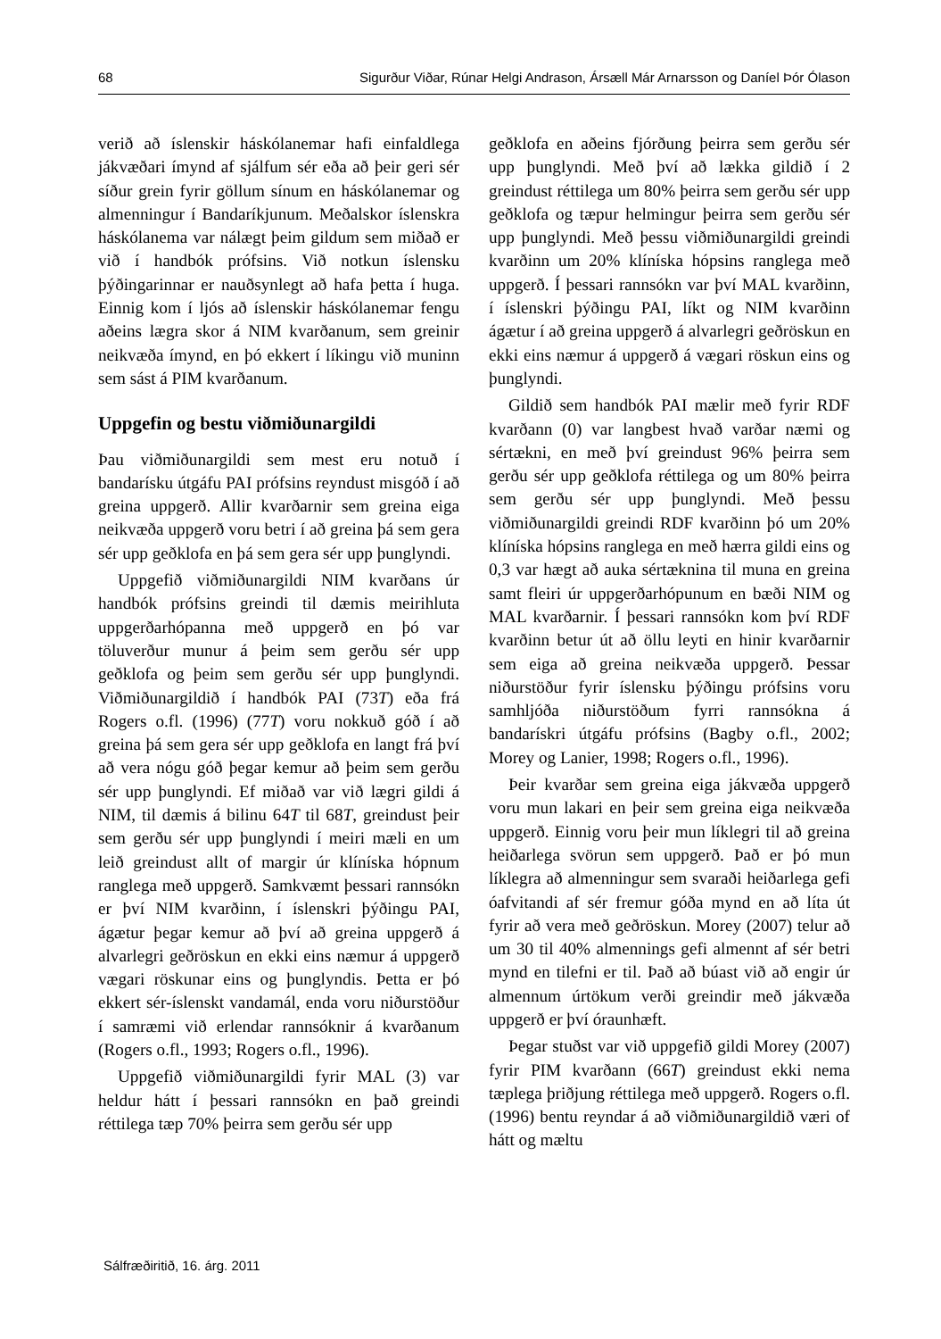68 Sigurður Viðar, Rúnar Helgi Andrason, Ársæll Már Arnarsson og Daníel Þór Ólason
verið að íslenskir háskólanemar hafi einfaldlega jákvæðari ímynd af sjálfum sér eða að þeir geri sér síður grein fyrir göllum sínum en háskólanemar og almenningur í Bandaríkjunum. Meðalskor íslenskra háskólanema var nálægt þeim gildum sem miðað er við í handbók prófsins. Við notkun íslensku þýðingarinnar er nauðsynlegt að hafa þetta í huga. Einnig kom í ljós að íslenskir háskólanemar fengu aðeins lægra skor á NIM kvarðanum, sem greinir neikvæða ímynd, en þó ekkert í líkingu við muninn sem sást á PIM kvarðanum.
Uppgefin og bestu viðmiðunargildi
Þau viðmiðunargildi sem mest eru notuð í bandarísku útgáfu PAI prófsins reyndust misgóð í að greina uppgerð. Allir kvarðarnir sem greina eiga neikvæða uppgerð voru betri í að greina þá sem gera sér upp geðklofa en þá sem gera sér upp þunglyndi.
Uppgefið viðmiðunargildi NIM kvarðans úr handbók prófsins greindi til dæmis meirihluta uppgerðarhópanna með uppgerð en þó var töluverður munur á þeim sem gerðu sér upp geðklofa og þeim sem gerðu sér upp þunglyndi. Viðmiðunargildið í handbók PAI (73T) eða frá Rogers o.fl. (1996) (77T) voru nokkuð góð í að greina þá sem gera sér upp geðklofa en langt frá því að vera nógu góð þegar kemur að þeim sem gerðu sér upp þunglyndi. Ef miðað var við lægri gildi á NIM, til dæmis á bilinu 64T til 68T, greindust þeir sem gerðu sér upp þunglyndi í meiri mæli en um leið greindust allt of margir úr klíníska hópnum ranglega með uppgerð. Samkvæmt þessari rannsókn er því NIM kvarðinn, í íslenskri þýðingu PAI, ágætur þegar kemur að því að greina uppgerð á alvarlegri geðröskun en ekki eins næmur á uppgerð vægari röskunar eins og þunglyndis. Þetta er þó ekkert sér-íslenskt vandamál, enda voru niðurstöður í samræmi við erlendar rannsóknir á kvarðanum (Rogers o.fl., 1993; Rogers o.fl., 1996).
Uppgefið viðmiðunargildi fyrir MAL (3) var heldur hátt í þessari rannsókn en það greindi réttilega tæp 70% þeirra sem gerðu sér upp
geðklofa en aðeins fjórðung þeirra sem gerðu sér upp þunglyndi. Með því að lækka gildið í 2 greindust réttilega um 80% þeirra sem gerðu sér upp geðklofa og tæpur helmingur þeirra sem gerðu sér upp þunglyndi. Með þessu viðmiðunargildi greindi kvarðinn um 20% klíníska hópsins ranglega með uppgerð. Í þessari rannsókn var því MAL kvarðinn, í íslenskri þýðingu PAI, líkt og NIM kvarðinn ágætur í að greina uppgerð á alvarlegri geðröskun en ekki eins næmur á uppgerð á vægari röskun eins og þunglyndi.
Gildið sem handbók PAI mælir með fyrir RDF kvarðann (0) var langbest hvað varðar næmi og sértækni, en með því greindust 96% þeirra sem gerðu sér upp geðklofa réttilega og um 80% þeirra sem gerðu sér upp þunglyndi. Með þessu viðmiðunargildi greindi RDF kvarðinn þó um 20% klíníska hópsins ranglega en með hærra gildi eins og 0,3 var hægt að auka sértæknina til muna en greina samt fleiri úr uppgerðarhópunum en bæði NIM og MAL kvarðarnir. Í þessari rannsókn kom því RDF kvarðinn betur út að öllu leyti en hinir kvarðarnir sem eiga að greina neikvæða uppgerð. Þessar niðurstöður fyrir íslensku þýðingu prófsins voru samhljóða niðurstöðum fyrri rannsókna á bandarískri útgáfu prófsins (Bagby o.fl., 2002; Morey og Lanier, 1998; Rogers o.fl., 1996).
Þeir kvarðar sem greina eiga jákvæða uppgerð voru mun lakari en þeir sem greina eiga neikvæða uppgerð. Einnig voru þeir mun líklegri til að greina heiðarlega svörun sem uppgerð. Það er þó mun líklegra að almenningur sem svaraði heiðarlega gefi óafvitandi af sér fremur góða mynd en að líta út fyrir að vera með geðröskun. Morey (2007) telur að um 30 til 40% almennings gefi almennt af sér betri mynd en tilefni er til. Það að búast við að engir úr almennum úrtökum verði greindir með jákvæða uppgerð er því óraunhæft.
Þegar stuðst var við uppgefið gildi Morey (2007) fyrir PIM kvarðann (66T) greindust ekki nema tæplega þriðjung réttilega með uppgerð. Rogers o.fl. (1996) bentu reyndar á að viðmiðunargildið væri of hátt og mæltu
Sálfræðiritið, 16. árg. 2011